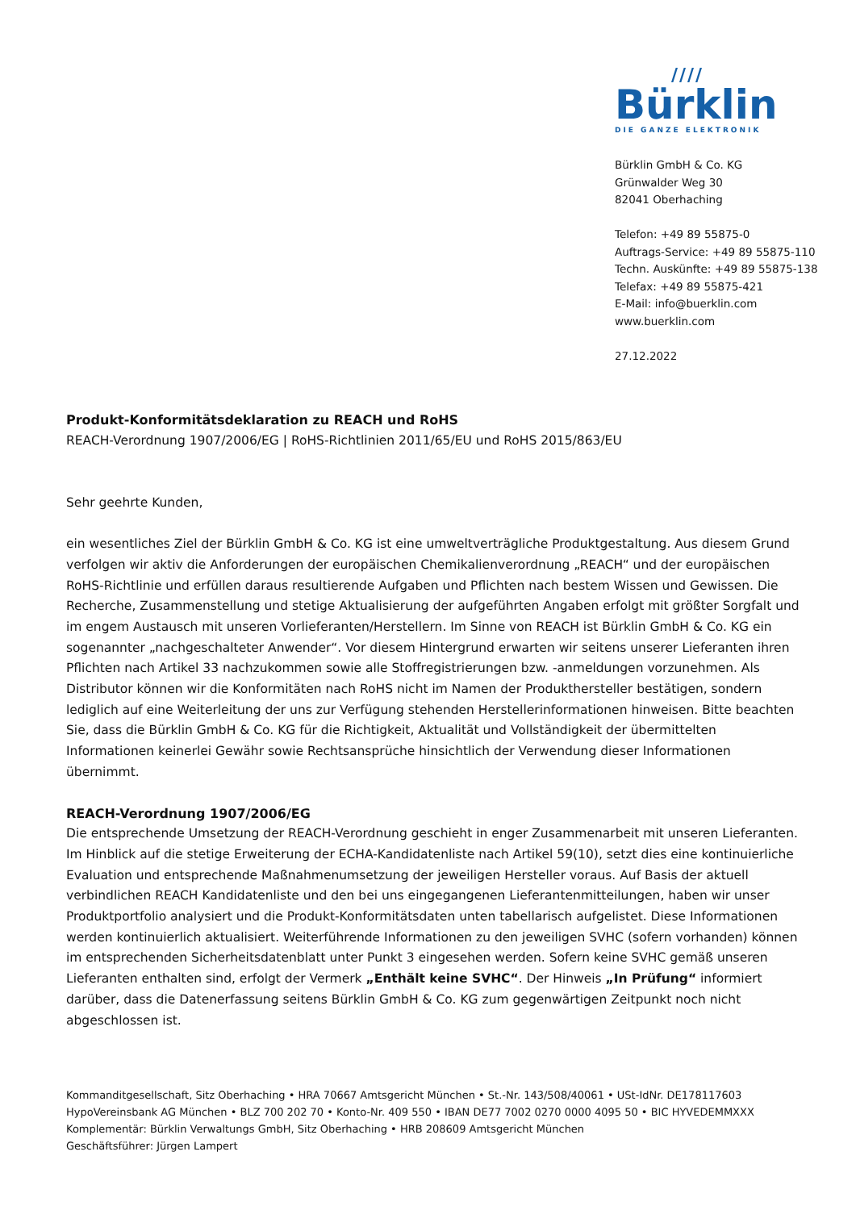////
Bürklin
DIE GANZE ELEKTRONIK
Bürklin GmbH & Co. KG
Grünwalder Weg 30
82041 Oberhaching
Telefon: +49 89 55875-0
Auftrags-Service: +49 89 55875-110
Techn. Auskünfte: +49 89 55875-138
Telefax: +49 89 55875-421
E-Mail: info@buerklin.com
www.buerklin.com
27.12.2022
Produkt-Konformitätsdeklaration zu REACH und RoHS
REACH-Verordnung 1907/2006/EG | RoHS-Richtlinien 2011/65/EU und RoHS 2015/863/EU
Sehr geehrte Kunden,
ein wesentliches Ziel der Bürklin GmbH & Co. KG ist eine umweltverträgliche Produktgestaltung. Aus diesem Grund verfolgen wir aktiv die Anforderungen der europäischen Chemikalienverordnung „REACH“ und der europäischen RoHS-Richtlinie und erfüllen daraus resultierende Aufgaben und Pflichten nach bestem Wissen und Gewissen. Die Recherche, Zusammenstellung und stetige Aktualisierung der aufgeführten Angaben erfolgt mit größter Sorgfalt und im engem Austausch mit unseren Vorlieferanten/Herstellern. Im Sinne von REACH ist Bürklin GmbH & Co. KG ein sogenannter „nachgeschalteter Anwender“. Vor diesem Hintergrund erwarten wir seitens unserer Lieferanten ihren Pflichten nach Artikel 33 nachzukommen sowie alle Stoffregistrierungen bzw. -anmeldungen vorzunehmen. Als Distributor können wir die Konformitäten nach RoHS nicht im Namen der Produkthersteller bestätigen, sondern lediglich auf eine Weiterleitung der uns zur Verfügung stehenden Herstellerinformationen hinweisen. Bitte beachten Sie, dass die Bürklin GmbH & Co. KG für die Richtigkeit, Aktualität und Vollständigkeit der übermittelten Informationen keinerlei Gewähr sowie Rechtsansprüche hinsichtlich der Verwendung dieser Informationen übernimmt.
REACH-Verordnung 1907/2006/EG
Die entsprechende Umsetzung der REACH-Verordnung geschieht in enger Zusammenarbeit mit unseren Lieferanten. Im Hinblick auf die stetige Erweiterung der ECHA-Kandidatenliste nach Artikel 59(10), setzt dies eine kontinuierliche Evaluation und entsprechende Maßnahmenumsetzung der jeweiligen Hersteller voraus. Auf Basis der aktuell verbindlichen REACH Kandidatenliste und den bei uns eingegangenen Lieferantenmitteilungen, haben wir unser Produktportfolio analysiert und die Produkt-Konformitätsdaten unten tabellarisch aufgelistet. Diese Informationen werden kontinuierlich aktualisiert. Weiterführende Informationen zu den jeweiligen SVHC (sofern vorhanden) können im entsprechenden Sicherheitsdatenblatt unter Punkt 3 eingesehen werden. Sofern keine SVHC gemäß unseren Lieferanten enthalten sind, erfolgt der Vermerk „Enthält keine SVHC“. Der Hinweis „In Prüfung“ informiert darüber, dass die Datenerfassung seitens Bürklin GmbH & Co. KG zum gegenwärtigen Zeitpunkt noch nicht abgeschlossen ist.
Kommanditgesellschaft, Sitz Oberhaching • HRA 70667 Amtsgericht München • St.-Nr. 143/508/40061 • USt-IdNr. DE178117603
HypoVereinsbank AG München • BLZ 700 202 70 • Konto-Nr. 409 550 • IBAN DE77 7002 0270 0000 4095 50 • BIC HYVEDEMMXXX
Komplementär: Bürklin Verwaltungs GmbH, Sitz Oberhaching • HRB 208609 Amtsgericht München
Geschäftsführer: Jürgen Lampert